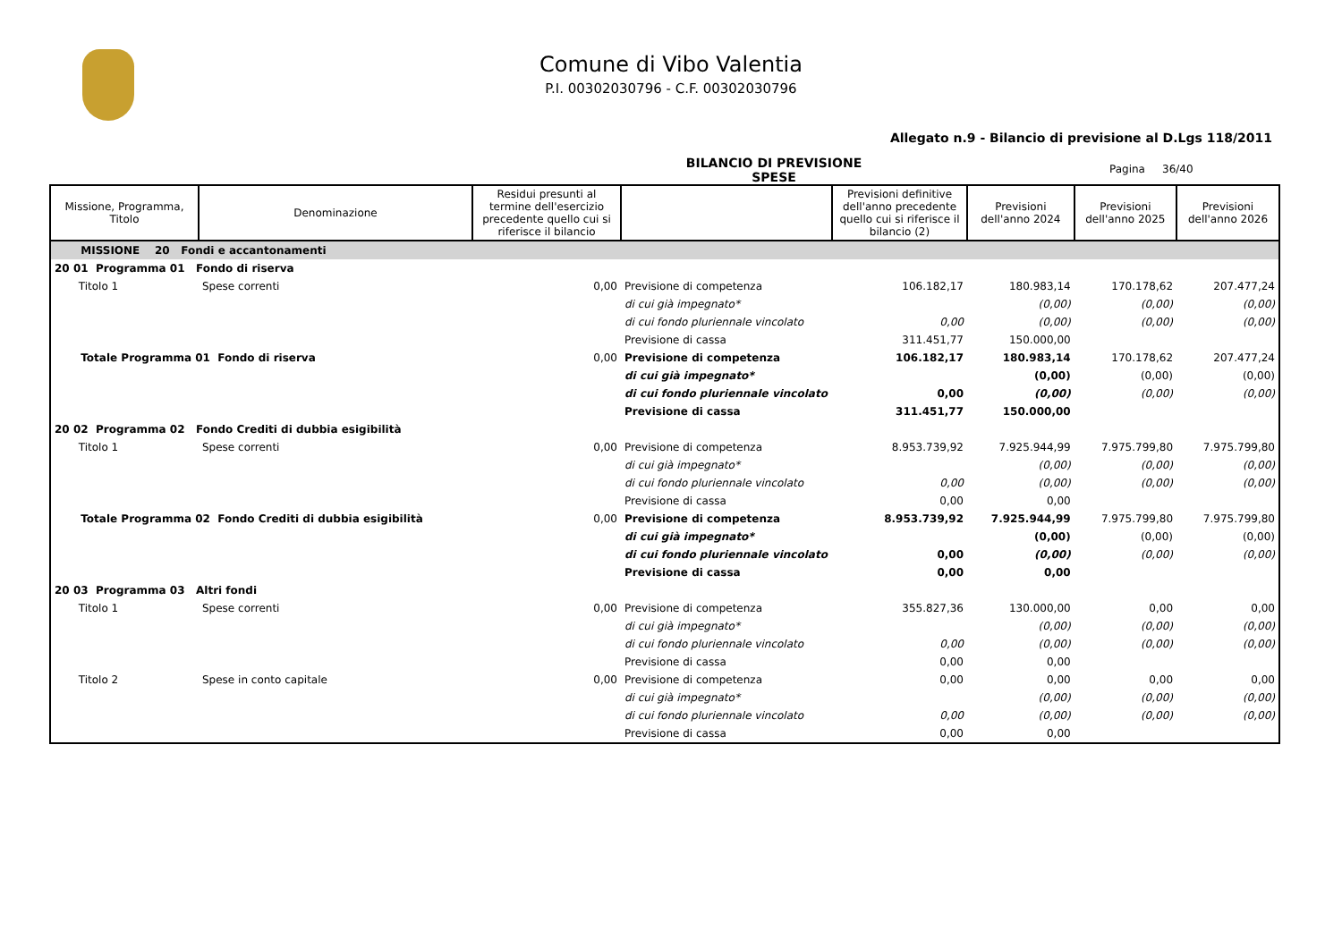Comune di Vibo Valentia
P.I. 00302030796 - C.F. 00302030796
Allegato n.9 - Bilancio di previsione al D.Lgs 118/2011
BILANCIO DI PREVISIONE
SPESE
Pagina 36/40
| Missione, Programma, Titolo | Denominazione | Residui presunti al termine dell'esercizio precedente quello cui si riferisce il bilancio | | Previsioni definitive dell'anno precedente quello cui si riferisce il bilancio (2) | Previsioni dell'anno 2024 | Previsioni dell'anno 2025 | Previsioni dell'anno 2026 |
| --- | --- | --- | --- | --- | --- | --- | --- |
| MISSIONE 20 Fondi e accantonamenti | | | | | | | |
| 20 01 Programma 01 Fondo di riserva | | | | | | | |
| Titolo 1 | Spese correnti | 0,00 | Previsione di competenza | 106.182,17 | 180.983,14 | 170.178,62 | 207.477,24 |
| | | | di cui già impegnato* | | (0,00) | (0,00) | (0,00) |
| | | | di cui fondo pluriennale vincolato | 0,00 | (0,00) | (0,00) | (0,00) |
| | | | Previsione di cassa | 311.451,77 | 150.000,00 | | |
| Totale Programma 01 Fondo di riserva | | 0,00 | Previsione di competenza | 106.182,17 | 180.983,14 | 170.178,62 | 207.477,24 |
| | | | di cui già impegnato* | | (0,00) | (0,00) | (0,00) |
| | | | di cui fondo pluriennale vincolato | 0,00 | (0,00) | (0,00) | (0,00) |
| | | | Previsione di cassa | 311.451,77 | 150.000,00 | | |
| 20 02 Programma 02 Fondo Crediti di dubbia esigibilità | | | | | | | |
| Titolo 1 | Spese correnti | 0,00 | Previsione di competenza | 8.953.739,92 | 7.925.944,99 | 7.975.799,80 | 7.975.799,80 |
| | | | di cui già impegnato* | | (0,00) | (0,00) | (0,00) |
| | | | di cui fondo pluriennale vincolato | 0,00 | (0,00) | (0,00) | (0,00) |
| | | | Previsione di cassa | 0,00 | 0,00 | | |
| Totale Programma 02 Fondo Crediti di dubbia esigibilità | | 0,00 | Previsione di competenza | 8.953.739,92 | 7.925.944,99 | 7.975.799,80 | 7.975.799,80 |
| | | | di cui già impegnato* | | (0,00) | (0,00) | (0,00) |
| | | | di cui fondo pluriennale vincolato | 0,00 | (0,00) | (0,00) | (0,00) |
| | | | Previsione di cassa | 0,00 | 0,00 | | |
| 20 03 Programma 03 Altri fondi | | | | | | | |
| Titolo 1 | Spese correnti | 0,00 | Previsione di competenza | 355.827,36 | 130.000,00 | 0,00 | 0,00 |
| | | | di cui già impegnato* | | (0,00) | (0,00) | (0,00) |
| | | | di cui fondo pluriennale vincolato | 0,00 | (0,00) | (0,00) | (0,00) |
| | | | Previsione di cassa | 0,00 | 0,00 | | |
| Titolo 2 | Spese in conto capitale | 0,00 | Previsione di competenza | 0,00 | 0,00 | 0,00 | 0,00 |
| | | | di cui già impegnato* | | (0,00) | (0,00) | (0,00) |
| | | | di cui fondo pluriennale vincolato | 0,00 | (0,00) | (0,00) | (0,00) |
| | | | Previsione di cassa | 0,00 | 0,00 | | |